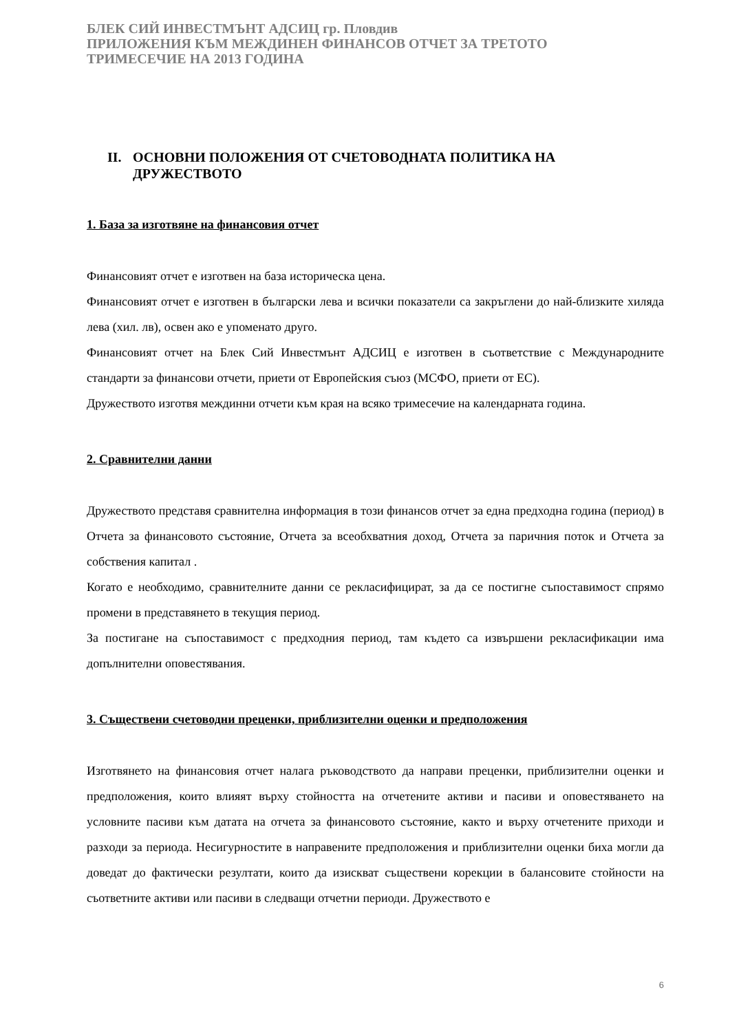БЛЕК СИЙ ИНВЕСТМЪНТ АДСИЦ гр. Пловдив
ПРИЛОЖЕНИЯ КЪМ МЕЖДИНЕН ФИНАНСОВ ОТЧЕТ ЗА ТРЕТОТО
ТРИМЕСЕЧИЕ НА 2013 ГОДИНА
II. ОСНОВНИ ПОЛОЖЕНИЯ ОТ СЧЕТОВОДНАТА ПОЛИТИКА НА ДРУЖЕСТВОТО
1. База за изготвяне на финансовия отчет
Финансовият отчет е изготвен на база историческа цена.
Финансовият отчет е изготвен в български лева и всички показатели са закръглени до най-близките хиляда лева (хил. лв), освен ако е упоменато друго.
Финансовият отчет на Блек Сий Инвестмънт АДСИЦ е изготвен в съответствие с Международните стандарти за финансови отчети, приети от Европейския съюз (МСФО, приети от ЕС).
Дружеството изготвя междинни отчети към края на всяко тримесечие на календарната година.
2. Сравнителни данни
Дружеството представя сравнителна информация в този финансов отчет за една предходна година (период) в Отчета за финансовото състояние, Отчета за всеобхватния доход, Отчета за паричния поток и Отчета за собствения капитал .
Когато е необходимо, сравнителните данни се рекласифицират, за да се постигне съпоставимост спрямо промени в представянето в текущия период.
За постигане на съпоставимост с предходния период, там където са извършени рекласификации има допълнителни оповестявания.
3. Съществени счетоводни преценки, приблизителни оценки и предположения
Изготвянето на финансовия отчет налага ръководството да направи преценки, приблизителни оценки и предположения, които влияят върху стойността на отчетените активи и пасиви и оповестяването на условните пасиви към датата на отчета за финансовото състояние, както и върху отчетените приходи и разходи за периода. Несигурностите в направените предположения и приблизителни оценки биха могли да доведат до фактически резултати, които да изискват съществени корекции в балансовите стойности на съответните активи или пасиви в следващи отчетни периоди. Дружеството е
6